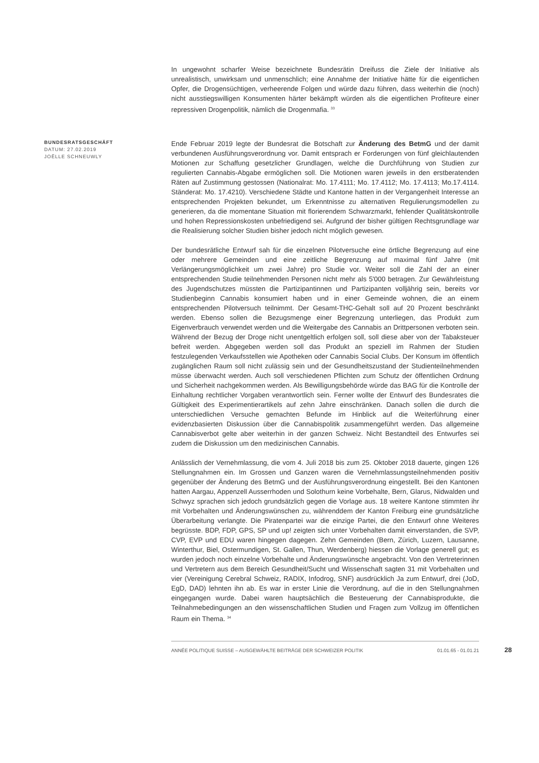In ungewohnt scharfer Weise bezeichnete Bundesrätin Dreifuss die Ziele der Initiative als unrealistisch, unwirksam und unmenschlich; eine Annahme der Initiative hätte für die eigentlichen Opfer, die Drogensüchtigen, verheerende Folgen und würde dazu führen, dass weiterhin die (noch) nicht ausstiegswilligen Konsumenten härter bekämpft würden als die eigentlichen Profiteure einer repressiven Drogenpolitik, nämlich die Drogenmafia. <sup>33</sup>
BUNDESRATSGESCHÄFT
DATUM: 27.02.2019
JOËLLE SCHNEUWLY
Ende Februar 2019 legte der Bundesrat die Botschaft zur Änderung des BetmG und der damit verbundenen Ausführungsverordnung vor. Damit entsprach er Forderungen von fünf gleichlautenden Motionen zur Schaffung gesetzlicher Grundlagen, welche die Durchführung von Studien zur regulierten Cannabis-Abgabe ermöglichen soll. Die Motionen waren jeweils in den erstberatenden Räten auf Zustimmung gestossen (Nationalrat: Mo. 17.4111; Mo. 17.4112; Mo. 17.4113; Mo.17.4114. Ständerat: Mo. 17.4210). Verschiedene Städte und Kantone hatten in der Vergangenheit Interesse an entsprechenden Projekten bekundet, um Erkenntnisse zu alternativen Regulierungsmodellen zu generieren, da die momentane Situation mit florierendem Schwarzmarkt, fehlender Qualitätskontrolle und hohen Repressionskosten unbefriedigend sei. Aufgrund der bisher gültigen Rechtsgrundlage war die Realisierung solcher Studien bisher jedoch nicht möglich gewesen.
Der bundesrätliche Entwurf sah für die einzelnen Pilotversuche eine örtliche Begrenzung auf eine oder mehrere Gemeinden und eine zeitliche Begrenzung auf maximal fünf Jahre (mit Verlängerungsmöglichkeit um zwei Jahre) pro Studie vor. Weiter soll die Zahl der an einer entsprechenden Studie teilnehmenden Personen nicht mehr als 5'000 betragen. Zur Gewährleistung des Jugendschutzes müssten die Partizipantinnen und Partizipanten volljährig sein, bereits vor Studienbeginn Cannabis konsumiert haben und in einer Gemeinde wohnen, die an einem entsprechenden Pilotversuch teilnimmt. Der Gesamt-THC-Gehalt soll auf 20 Prozent beschränkt werden. Ebenso sollen die Bezugsmenge einer Begrenzung unterliegen, das Produkt zum Eigenverbrauch verwendet werden und die Weitergabe des Cannabis an Drittpersonen verboten sein. Während der Bezug der Droge nicht unentgeltlich erfolgen soll, soll diese aber von der Tabaksteuer befreit werden. Abgegeben werden soll das Produkt an speziell im Rahmen der Studien festzulegenden Verkaufsstellen wie Apotheken oder Cannabis Social Clubs. Der Konsum im öffentlich zugänglichen Raum soll nicht zulässig sein und der Gesundheitszustand der Studienteilnehmenden müsse überwacht werden. Auch soll verschiedenen Pflichten zum Schutz der öffentlichen Ordnung und Sicherheit nachgekommen werden. Als Bewilligungsbehörde würde das BAG für die Kontrolle der Einhaltung rechtlicher Vorgaben verantwortlich sein. Ferner wollte der Entwurf des Bundesrates die Gültigkeit des Experimentierartikels auf zehn Jahre einschränken. Danach sollen die durch die unterschiedlichen Versuche gemachten Befunde im Hinblick auf die Weiterführung einer evidenzbasierten Diskussion über die Cannabispolitik zusammengeführt werden. Das allgemeine Cannabisverbot gelte aber weiterhin in der ganzen Schweiz. Nicht Bestandteil des Entwurfes sei zudem die Diskussion um den medizinischen Cannabis.
Anlässlich der Vernehmlassung, die vom 4. Juli 2018 bis zum 25. Oktober 2018 dauerte, gingen 126 Stellungnahmen ein. Im Grossen und Ganzen waren die Vernehmlassungsteilnehmenden positiv gegenüber der Änderung des BetmG und der Ausführungsverordnung eingestellt. Bei den Kantonen hatten Aargau, Appenzell Ausserrhoden und Solothurn keine Vorbehalte, Bern, Glarus, Nidwalden und Schwyz sprachen sich jedoch grundsätzlich gegen die Vorlage aus. 18 weitere Kantone stimmten ihr mit Vorbehalten und Änderungswünschen zu, währenddem der Kanton Freiburg eine grundsätzliche Überarbeitung verlangte. Die Piratenpartei war die einzige Partei, die den Entwurf ohne Weiteres begrüsste. BDP, FDP, GPS, SP und up! zeigten sich unter Vorbehalten damit einverstanden, die SVP, CVP, EVP und EDU waren hingegen dagegen. Zehn Gemeinden (Bern, Zürich, Luzern, Lausanne, Winterthur, Biel, Ostermundigen, St. Gallen, Thun, Werdenberg) hiessen die Vorlage generell gut; es wurden jedoch noch einzelne Vorbehalte und Änderungswünsche angebracht. Von den Vertreterinnen und Vertretern aus dem Bereich Gesundheit/Sucht und Wissenschaft sagten 31 mit Vorbehalten und vier (Vereinigung Cerebral Schweiz, RADIX, Infodrog, SNF) ausdrücklich Ja zum Entwurf, drei (JoD, EgD, DAD) lehnten ihn ab. Es war in erster Linie die Verordnung, auf die in den Stellungnahmen eingegangen wurde. Dabei waren hauptsächlich die Besteuerung der Cannabisprodukte, die Teilnahmebedingungen an den wissenschaftlichen Studien und Fragen zum Vollzug im öffentlichen Raum ein Thema. <sup>34</sup>
ANNÉE POLITIQUE SUISSE – AUSGEWÄHLTE BEITRÄGE DER SCHWEIZER POLITIK 01.01.65 - 01.01.21
28